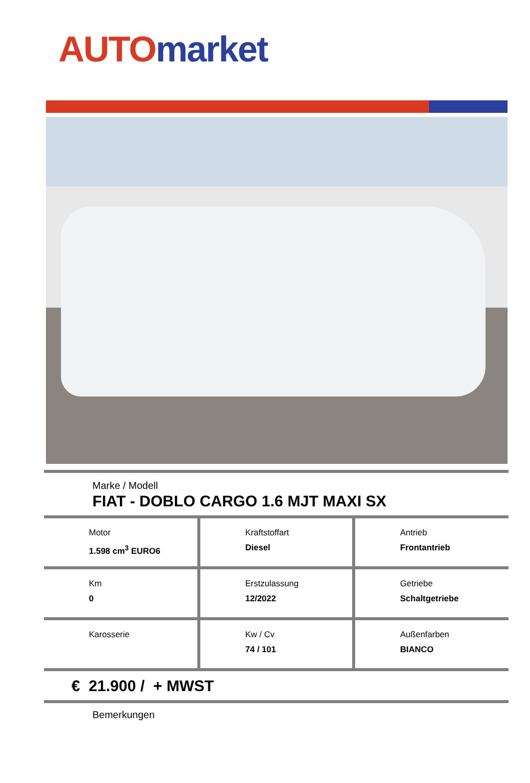AUTO market
Marke / Modell
FIAT - DOBLO CARGO 1.6 MJT MAXI SX
| Motor 1.598 cm<sup>3</sup> EURO6 | Kraftstoffart Diesel | Antrieb Frontantrieb |
| Km 0 | Erstzulassung 12/2022 | Getriebe Schaltgetriebe |
| Karosserie | Kw / Cv 74 / 101 | Außenfarben BIANCO |
€ 21.900 / + MWST
Bemerkungen